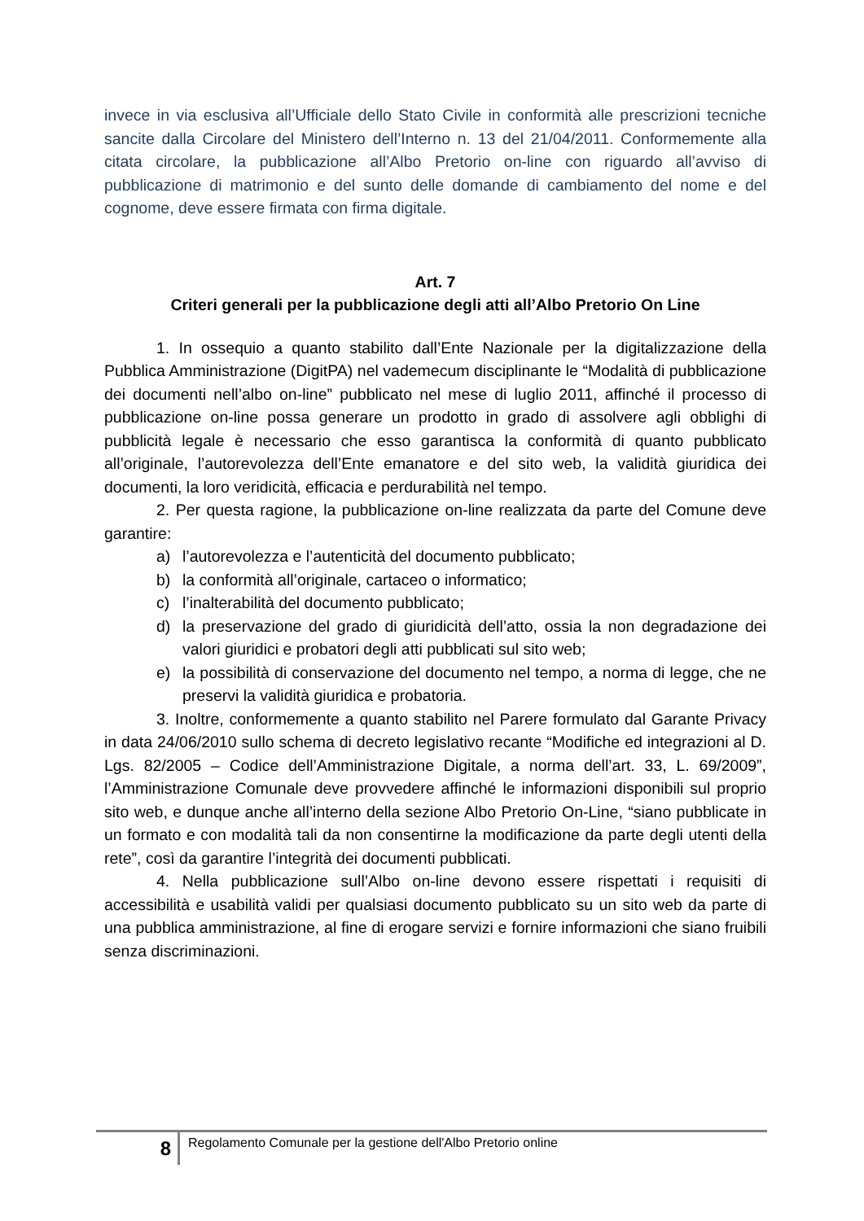invece in via esclusiva all’Ufficiale dello Stato Civile in conformità alle prescrizioni tecniche sancite dalla Circolare del Ministero dell’Interno n. 13 del 21/04/2011. Conformemente alla citata circolare, la pubblicazione all’Albo Pretorio on-line con riguardo all’avviso di pubblicazione di matrimonio e del sunto delle domande di cambiamento del nome e del cognome, deve essere firmata con firma digitale.
Art. 7
Criteri generali per la pubblicazione degli atti all’Albo Pretorio On Line
1. In ossequio a quanto stabilito dall’Ente Nazionale per la digitalizzazione della Pubblica Amministrazione (DigitPA) nel vademecum disciplinante le “Modalità di pubblicazione dei documenti nell’albo on-line” pubblicato nel mese di luglio 2011, affinché il processo di pubblicazione on-line possa generare un prodotto in grado di assolvere agli obblighi di pubblicità legale è necessario che esso garantisca la conformità di quanto pubblicato all’originale, l’autorevolezza dell’Ente emanatore e del sito web, la validità giuridica dei documenti, la loro veridicità, efficacia e perdurabilità nel tempo.
2. Per questa ragione, la pubblicazione on-line realizzata da parte del Comune deve garantire:
a) l’autorevolezza e l’autenticità del documento pubblicato;
b) la conformità all’originale, cartaceo o informatico;
c) l’inalterabilità del documento pubblicato;
d) la preservazione del grado di giuridicità dell’atto, ossia la non degradazione dei valori giuridici e probatori degli atti pubblicati sul sito web;
e) la possibilità di conservazione del documento nel tempo, a norma di legge, che ne preservi la validità giuridica e probatoria.
3. Inoltre, conformemente a quanto stabilito nel Parere formulato dal Garante Privacy in data 24/06/2010 sullo schema di decreto legislativo recante “Modifiche ed integrazioni al D. Lgs. 82/2005 – Codice dell’Amministrazione Digitale, a norma dell’art. 33, L. 69/2009”, l’Amministrazione Comunale deve provvedere affinché le informazioni disponibili sul proprio sito web, e dunque anche all’interno della sezione Albo Pretorio On-Line, “siano pubblicate in un formato e con modalità tali da non consentirne la modificazione da parte degli utenti della rete”, così da garantire l’integrità dei documenti pubblicati.
4. Nella pubblicazione sull’Albo on-line devono essere rispettati i requisiti di accessibilità e usabilità validi per qualsiasi documento pubblicato su un sito web da parte di una pubblica amministrazione, al fine di erogare servizi e fornire informazioni che siano fruibili senza discriminazioni.
8
Regolamento Comunale per la gestione dell'Albo Pretorio online